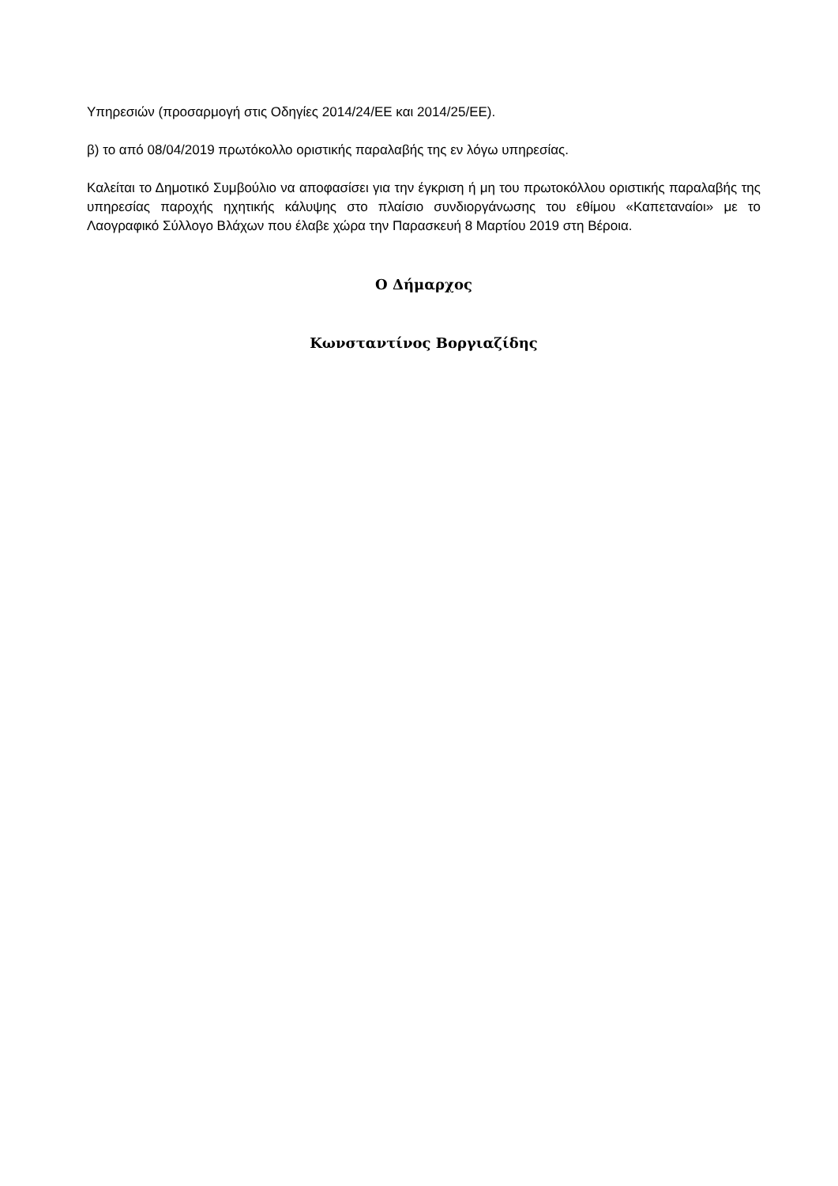Υπηρεσιών (προσαρμογή στις Οδηγίες 2014/24/ΕΕ και 2014/25/ΕΕ).
β) το από 08/04/2019 πρωτόκολλο οριστικής παραλαβής της εν λόγω υπηρεσίας.
Καλείται το Δημοτικό Συμβούλιο να αποφασίσει για την έγκριση ή μη του πρωτοκόλλου οριστικής παραλαβής της υπηρεσίας παροχής ηχητικής κάλυψης στο πλαίσιο συνδιοργάνωσης του εθίμου «Καπεταναίοι» με το Λαογραφικό Σύλλογο Βλάχων που έλαβε χώρα την Παρασκευή 8 Μαρτίου 2019 στη Βέροια.
Ο Δήμαρχος
Κωνσταντίνος Βοργιαζίδης